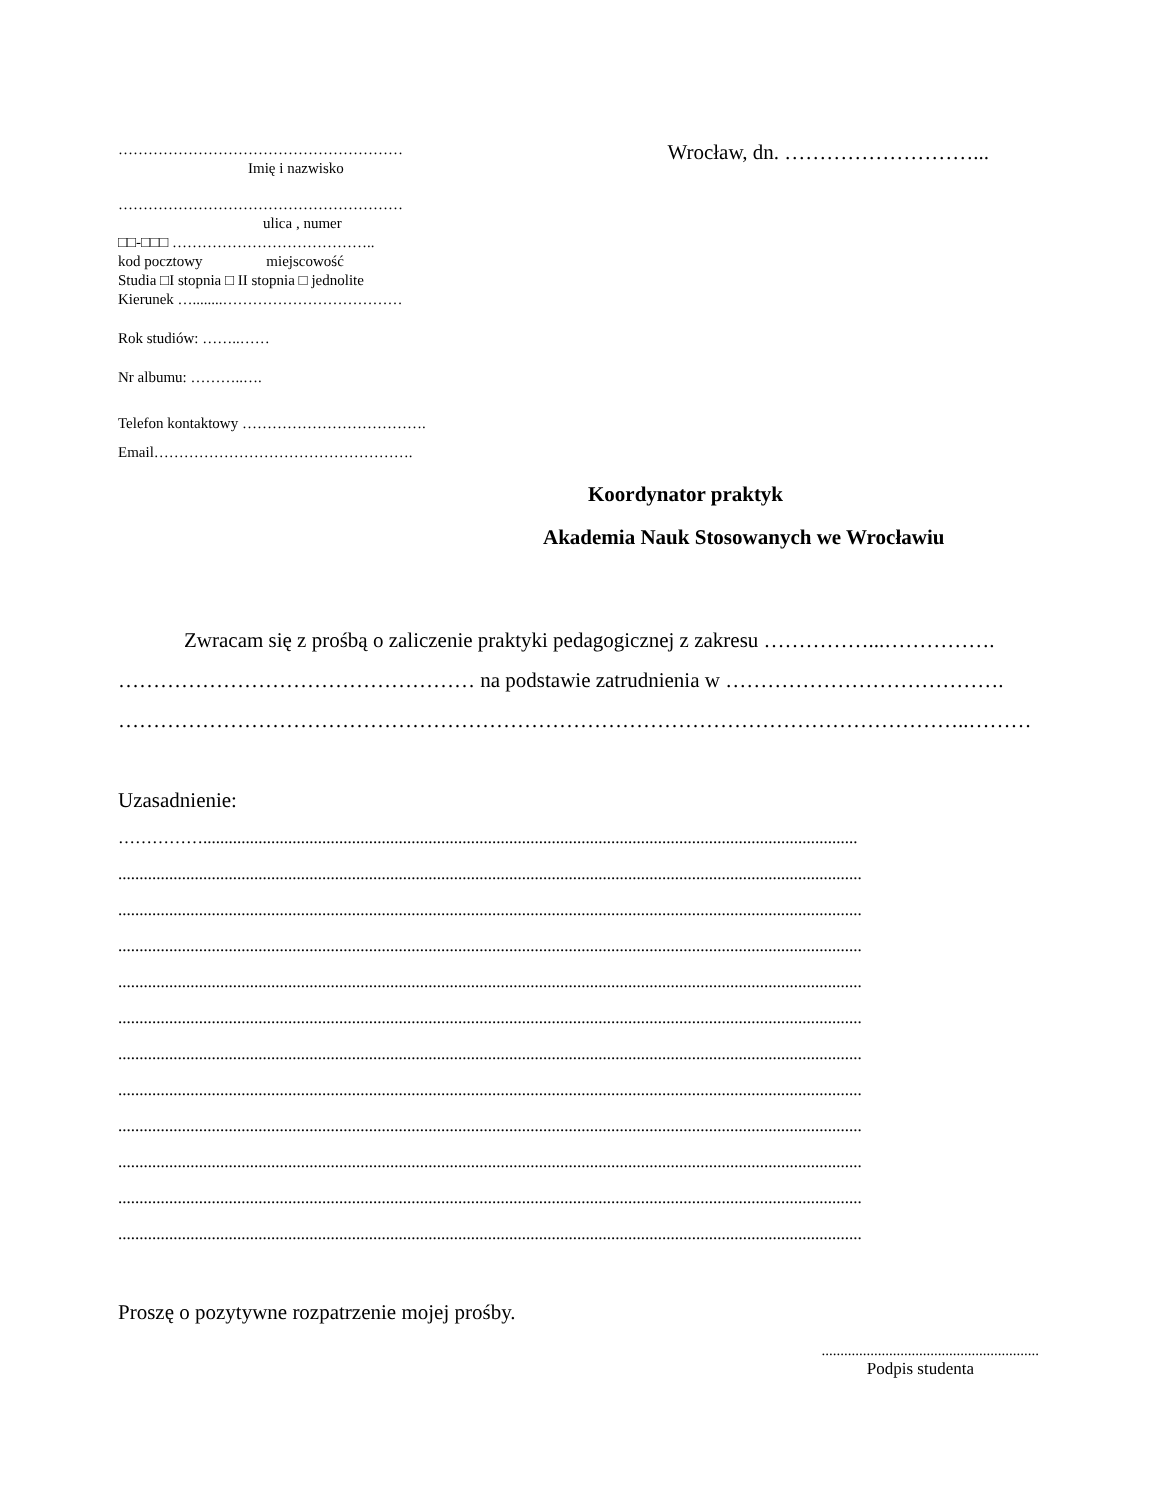…………………………………………………
Imię i nazwisko
…………………………………………………
ulica , numer
□□-□□□ …………………………………..
kod pocztowy miejscowość
Studia □I stopnia □ II stopnia □ jednolite
Kierunek …........………………………………
Rok studiów: ……..……
Nr albumu: ………..….
Telefon kontaktowy ……………………………….
Email…………………………………………….
Wrocław, dn. ………………………...
Koordynator praktyk
Akademia Nauk Stosowanych we Wrocławiu
Zwracam się z prośbą o zaliczenie praktyki pedagogicznej z zakresu ……………...…………….
…………………………………………… na podstawie zatrudnienia w ………………………………….
…………………………………………………………………………………………………………..………
Uzasadnienie:
……………..........................................................................................................................................................
...............................................................................................................................................................................
...............................................................................................................................................................................
...............................................................................................................................................................................
...............................................................................................................................................................................
...............................................................................................................................................................................
...............................................................................................................................................................................
...............................................................................................................................................................................
...............................................................................................................................................................................
...............................................................................................................................................................................
...............................................................................................................................................................................
...............................................................................................................................................................................
Proszę o pozytywne rozpatrzenie mojej prośby.
..........................................................
Podpis studenta